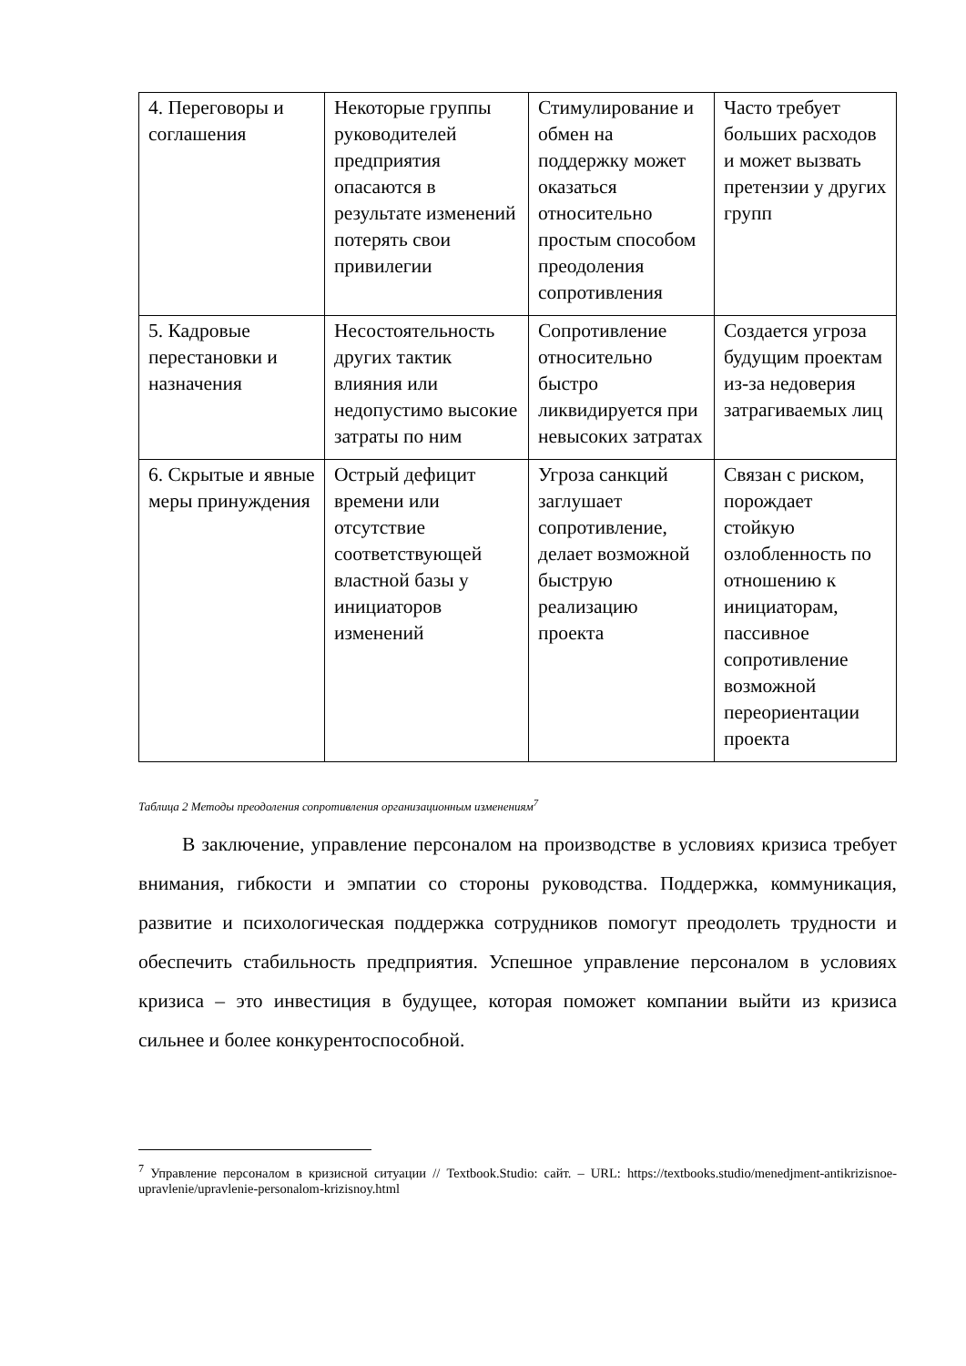| 4. Переговоры и соглашения | Некоторые группы руководителей предприятия опасаются в результате изменений потерять свои привилегии | Стимулирование и обмен на поддержку может оказаться относительно простым способом преодоления сопротивления | Часто требует больших расходов и может вызвать претензии у других групп |
| 5. Кадровые перестановки и назначения | Несостоятельность других тактик влияния или недопустимо высокие затраты по ним | Сопротивление относительно быстро ликвидируется при невысоких затратах | Создается угроза будущим проектам из-за недоверия затрагиваемых лиц |
| 6. Скрытые и явные меры принуждения | Острый дефицит времени или отсутствие соответствующей властной базы у инициаторов изменений | Угроза санкций заглушает сопротивление, делает возможной быструю реализацию проекта | Связан с риском, порождает стойкую озлобленность по отношению к инициаторам, пассивное сопротивление возможной переориентации проекта |
Таблица 2 Методы преодоления сопротивления организационным изменениям<sup>7</sup>
В заключение, управление персоналом на производстве в условиях кризиса требует внимания, гибкости и эмпатии со стороны руководства. Поддержка, коммуникация, развитие и психологическая поддержка сотрудников помогут преодолеть трудности и обеспечить стабильность предприятия. Успешное управление персоналом в условиях кризиса – это инвестиция в будущее, которая поможет компании выйти из кризиса сильнее и более конкурентоспособной.
<sup>7</sup> Управление персоналом в кризисной ситуации // Textbook.Studio: сайт. – URL: https://textbooks.studio/menedjment-antikrizisnoe-upravlenie/upravlenie-personalom-krizisnoy.html